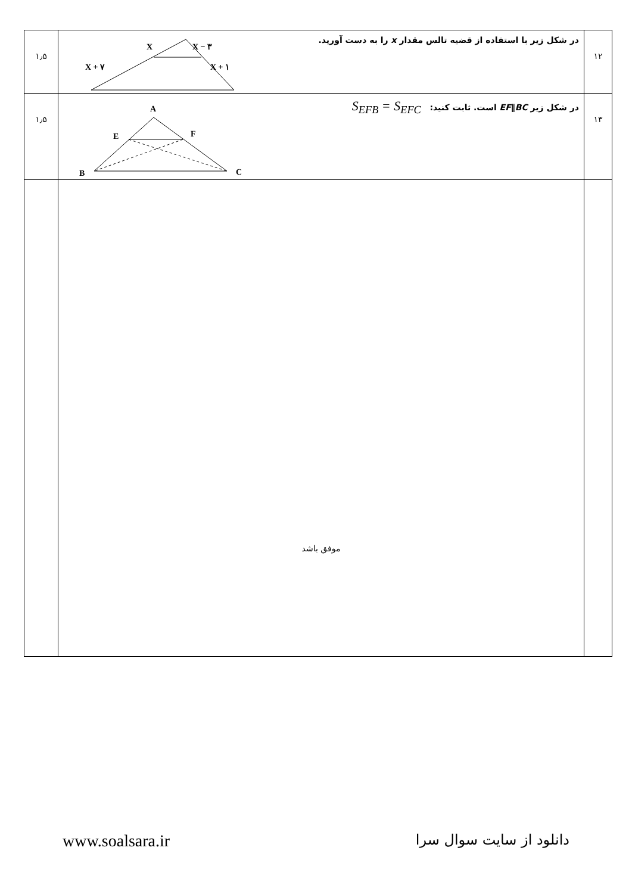| ۱۲ | در شکل زیر با استفاده از قضیه تالس مقدار x را به دست آورید. X X − ۳ X + ۷ X + ۱ | ۱٫۵ |
| ۱۳ | در شکل زیر EF ∥ BC است. ثابت کنید: S<sub>EFB</sub> = S<sub>EFC</sub> A E F B C | ۱٫۵ |
| | موفق باشد | |
www.soalsara.ir دانلود از سایت سوال سرا